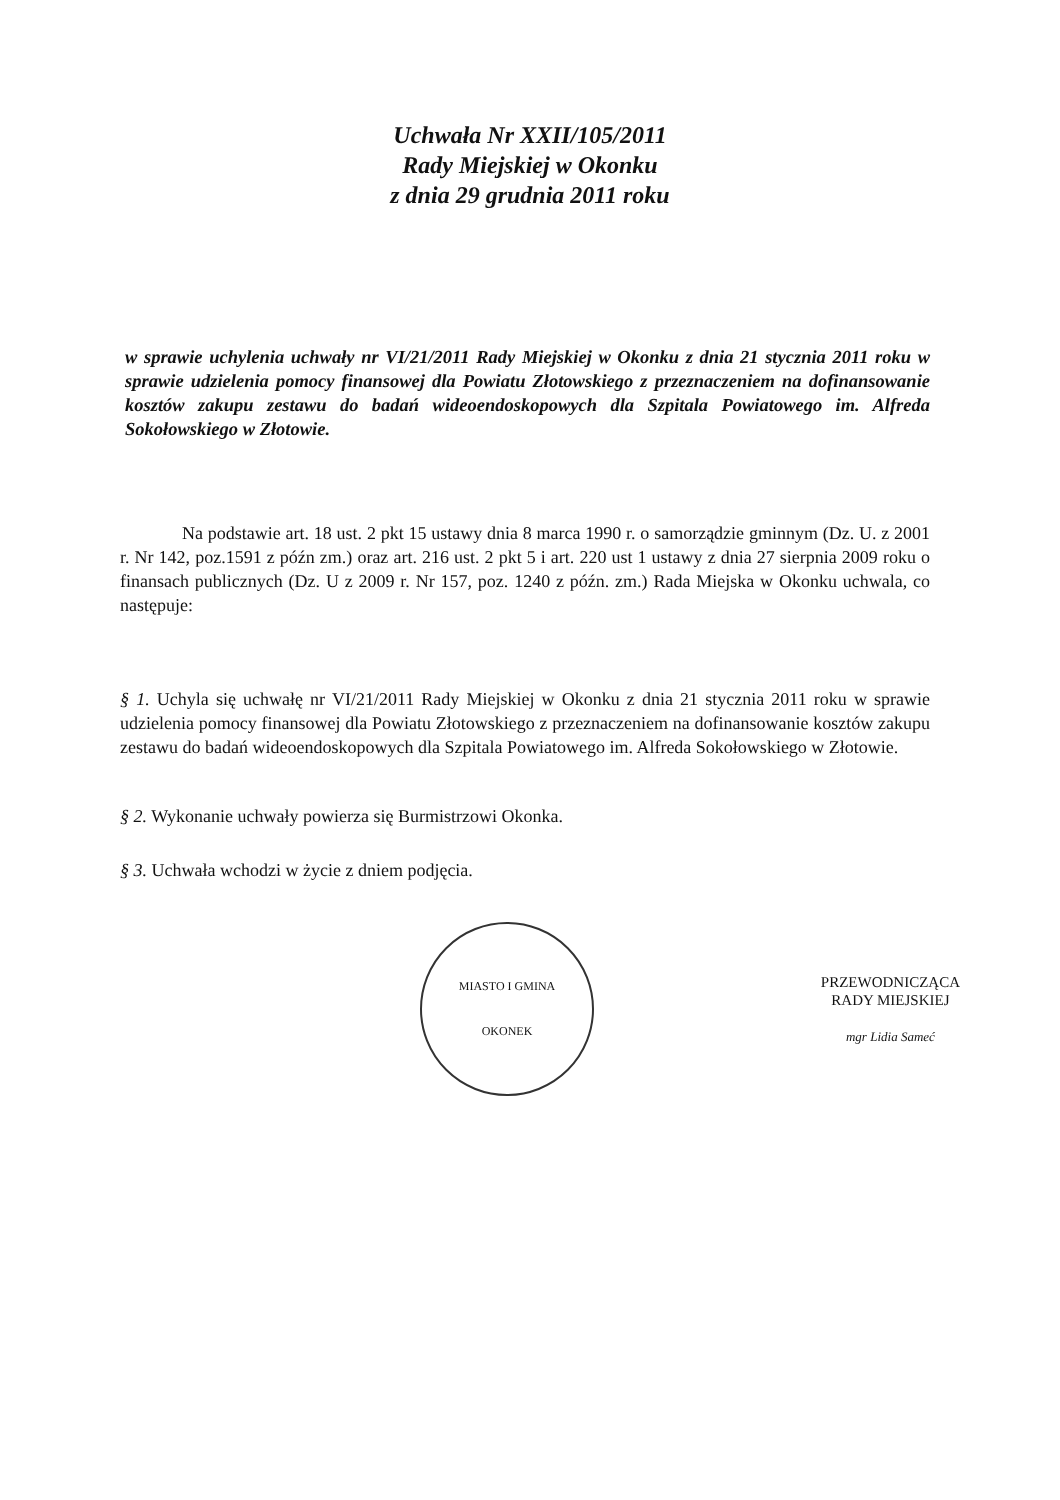Uchwała Nr XXII/105/2011
Rady Miejskiej w Okonku
z dnia 29 grudnia 2011 roku
w sprawie uchylenia uchwały nr VI/21/2011 Rady Miejskiej w Okonku z dnia 21 stycznia 2011 roku w sprawie udzielenia pomocy finansowej dla Powiatu Złotowskiego z przeznaczeniem na dofinansowanie kosztów zakupu zestawu do badań wideoendoskopowych dla Szpitala Powiatowego im. Alfreda Sokołowskiego w Złotowie.
Na podstawie art. 18 ust. 2 pkt 15 ustawy dnia 8 marca 1990 r. o samorządzie gminnym (Dz. U. z 2001 r. Nr 142, poz.1591 z późn zm.) oraz art. 216 ust. 2 pkt 5 i art. 220 ust 1 ustawy z dnia 27 sierpnia 2009 roku o finansach publicznych (Dz. U z 2009 r. Nr 157, poz. 1240 z późn. zm.) Rada Miejska w Okonku uchwala, co następuje:
§ 1. Uchyla się uchwałę nr VI/21/2011 Rady Miejskiej w Okonku z dnia 21 stycznia 2011 roku w sprawie udzielenia pomocy finansowej dla Powiatu Złotowskiego z przeznaczeniem na dofinansowanie kosztów zakupu zestawu do badań wideoendoskopowych dla Szpitala Powiatowego im. Alfreda Sokołowskiego w Złotowie.
§ 2. Wykonanie uchwały powierza się Burmistrzowi Okonka.
§ 3. Uchwała wchodzi w życie z dniem podjęcia.
MIASTO I GMINA
OKONEK
PRZEWODNICZĄCA
RADY MIEJSKIEJ
mgr Lidia Sameć